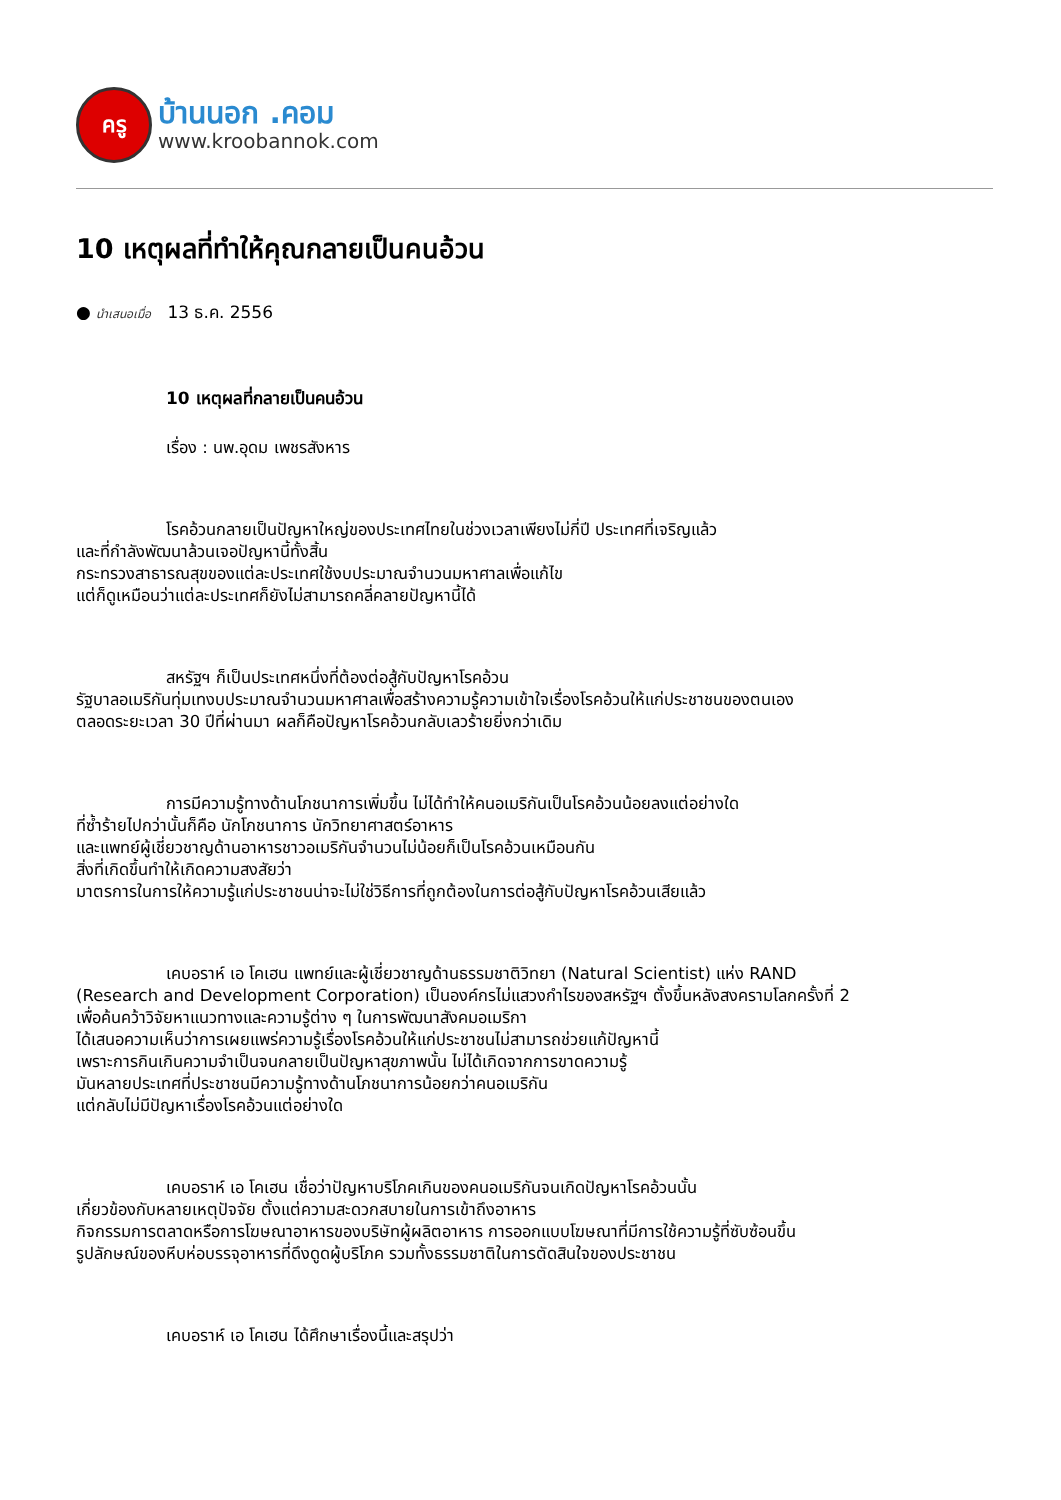ครู
บ้านนอก .คอม
www.kroobannok.com
10 เหตุผลที่ทำให้คุณกลายเป็นคนอ้วน
● นำเสนอเมื่อ 13 ธ.ค. 2556
10 เหตุผลที่กลายเป็นคนอ้วน
เรื่อง : นพ.อุดม เพชรสังหาร
โรคอ้วนกลายเป็นปัญหาใหญ่ของประเทศไทยในช่วงเวลาเพียงไม่กี่ปี ประเทศที่เจริญแล้ว
และที่กำลังพัฒนาล้วนเจอปัญหานี้ทั้งสิ้น
กระทรวงสาธารณสุขของแต่ละประเทศใช้งบประมาณจำนวนมหาศาลเพื่อแก้ไข
แต่ก็ดูเหมือนว่าแต่ละประเทศก็ยังไม่สามารถคลี่คลายปัญหานี้ได้
สหรัฐฯ ก็เป็นประเทศหนึ่งที่ต้องต่อสู้กับปัญหาโรคอ้วน
รัฐบาลอเมริกันทุ่มเทงบประมาณจำนวนมหาศาลเพื่อสร้างความรู้ความเข้าใจเรื่องโรคอ้วนให้แก่ประชาชนของตนเอง
ตลอดระยะเวลา 30 ปีที่ผ่านมา ผลก็คือปัญหาโรคอ้วนกลับเลวร้ายยิ่งกว่าเดิม
การมีความรู้ทางด้านโภชนาการเพิ่มขึ้น ไม่ได้ทำให้คนอเมริกันเป็นโรคอ้วนน้อยลงแต่อย่างใด
ที่ซ้ำร้ายไปกว่านั้นก็คือ นักโภชนาการ นักวิทยาศาสตร์อาหาร
และแพทย์ผู้เชี่ยวชาญด้านอาหารชาวอเมริกันจำนวนไม่น้อยก็เป็นโรคอ้วนเหมือนกัน
สิ่งที่เกิดขึ้นทำให้เกิดความสงสัยว่า
มาตรการในการให้ความรู้แก่ประชาชนน่าจะไม่ใช่วิธีการที่ถูกต้องในการต่อสู้กับปัญหาโรคอ้วนเสียแล้ว
เคบอราห์ เอ โคเฮน แพทย์และผู้เชี่ยวชาญด้านธรรมชาติวิทยา (Natural Scientist) แห่ง RAND
(Research and Development Corporation) เป็นองค์กรไม่แสวงกำไรของสหรัฐฯ ตั้งขึ้นหลังสงครามโลกครั้งที่ 2
เพื่อค้นคว้าวิจัยหาแนวทางและความรู้ต่าง ๆ ในการพัฒนาสังคมอเมริกา
ได้เสนอความเห็นว่าการเผยแพร่ความรู้เรื่องโรคอ้วนให้แก่ประชาชนไม่สามารถช่วยแก้ปัญหานี้
เพราะการกินเกินความจำเป็นจนกลายเป็นปัญหาสุขภาพนั้น ไม่ได้เกิดจากการขาดความรู้
มันหลายประเทศที่ประชาชนมีความรู้ทางด้านโภชนาการน้อยกว่าคนอเมริกัน
แต่กลับไม่มีปัญหาเรื่องโรคอ้วนแต่อย่างใด
เคบอราห์ เอ โคเฮน เชื่อว่าปัญหาบริโภคเกินของคนอเมริกันจนเกิดปัญหาโรคอ้วนนั้น
เกี่ยวข้องกับหลายเหตุปัจจัย ตั้งแต่ความสะดวกสบายในการเข้าถึงอาหาร
กิจกรรมการตลาดหรือการโฆษณาอาหารของบริษัทผู้ผลิตอาหาร การออกแบบโฆษณาที่มีการใช้ความรู้ที่ซับซ้อนขึ้น
รูปลักษณ์ของหีบห่อบรรจุอาหารที่ดึงดูดผู้บริโภค รวมทั้งธรรมชาติในการตัดสินใจของประชาชน
เคบอราห์ เอ โคเฮน ได้ศึกษาเรื่องนี้และสรุปว่า